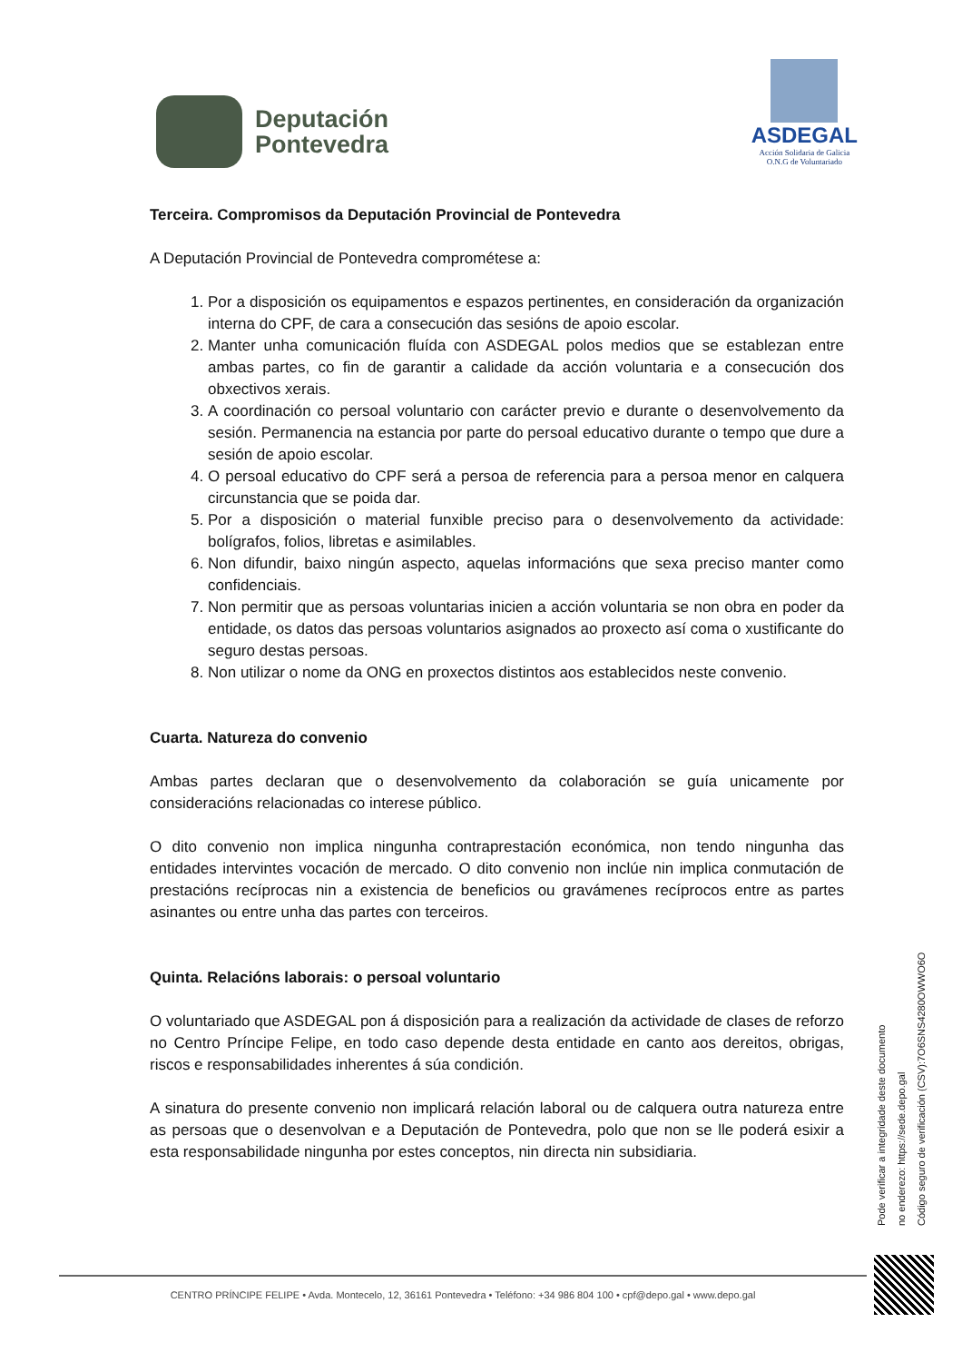Deputación
Pontevedra
ASDEGAL
Acción Solidaria de Galicia
O.N.G de Voluntariado
Terceira. Compromisos da Deputación Provincial de Pontevedra
A Deputación Provincial de Pontevedra comprométese a:
1. Por a disposición os equipamentos e espazos pertinentes, en consideración da organización interna do CPF, de cara a consecución das sesións de apoio escolar.
2. Manter unha comunicación fluída con ASDEGAL polos medios que se establezan entre ambas partes, co fin de garantir a calidade da acción voluntaria e a consecución dos obxectivos xerais.
3. A coordinación co persoal voluntario con carácter previo e durante o desenvolvemento da sesión. Permanencia na estancia por parte do persoal educativo durante o tempo que dure a sesión de apoio escolar.
4. O persoal educativo do CPF será a persoa de referencia para a persoa menor en calquera circunstancia que se poida dar.
5. Por a disposición o material funxible preciso para o desenvolvemento da actividade: bolígrafos, folios, libretas e asimilables.
6. Non difundir, baixo ningún aspecto, aquelas informacións que sexa preciso manter como confidenciais.
7. Non permitir que as persoas voluntarias inicien a acción voluntaria se non obra en poder da entidade, os datos das persoas voluntarios asignados ao proxecto así coma o xustificante do seguro destas persoas.
8. Non utilizar o nome da ONG en proxectos distintos aos establecidos neste convenio.
Cuarta. Natureza do convenio
Ambas partes declaran que o desenvolvemento da colaboración se guía unicamente por consideracións relacionadas co interese público.
O dito convenio non implica ningunha contraprestación económica, non tendo ningunha das entidades intervintes vocación de mercado. O dito convenio non inclúe nin implica conmutación de prestacións recíprocas nin a existencia de beneficios ou gravámenes recíprocos entre as partes asinantes ou entre unha das partes con terceiros.
Quinta. Relacións laborais: o persoal voluntario
O voluntariado que ASDEGAL pon á disposición para a realización da actividade de clases de reforzo no Centro Príncipe Felipe, en todo caso depende desta entidade en canto aos dereitos, obrigas, riscos e responsabilidades inherentes á súa condición.
A sinatura do presente convenio non implicará relación laboral ou de calquera outra natureza entre as persoas que o desenvolvan e a Deputación de Pontevedra, polo que non se lle poderá esixir a esta responsabilidade ningunha por estes conceptos, nin directa nin subsidiaria.
Pode verificar a integridade deste documento
no enderezo: https://sede.depo.gal
Código seguro de verificación (CSV):7O6SNS4280OWWO6O
CENTRO PRÍNCIPE FELIPE • Avda. Montecelo, 12, 36161 Pontevedra • Teléfono: +34 986 804 100 • cpf@depo.gal • www.depo.gal